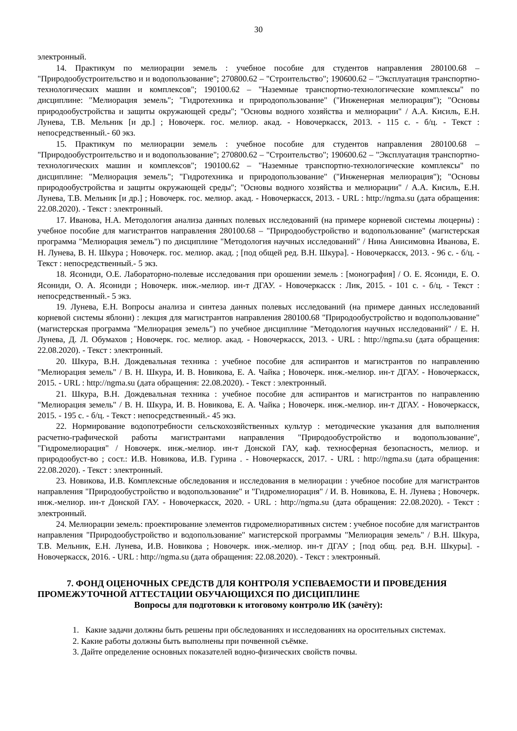30
электронный.
14. Практикум по мелиорации земель : учебное пособие для студентов направления 280100.68 – "Природообустроительство и и водопользование"; 270800.62 – "Строительство"; 190600.62 – "Эксплуатация транспортно-технологических машин и комплексов"; 190100.62 – "Наземные транспортно-технологические комплексы" по дисциплине: "Мелиорация земель"; "Гидротехника и природопользование" ("Инженерная мелиорация"); "Основы природообустройства и защиты окружающей среды"; "Основы водного хозяйства и мелиорации" / А.А. Кисиль, Е.Н. Лунева, Т.В. Мельник [и др.] ; Новочерк. гос. мелиор. акад. - Новочеркасск, 2013. - 115 с. - б/ц. - Текст : непосредственный.- 60 экз.
15. Практикум по мелиорации земель : учебное пособие для студентов направления 280100.68 – "Природообустроительство и и водопользование"; 270800.62 – "Строительство"; 190600.62 – "Эксплуатация транспортно-технологических машин и комплексов"; 190100.62 – "Наземные транспортно-технологические комплексы" по дисциплине: "Мелиорация земель"; "Гидротехника и природопользование" ("Инженерная мелиорация"); "Основы природообустройства и защиты окружающей среды"; "Основы водного хозяйства и мелиорации" / А.А. Кисиль, Е.Н. Лунева, Т.В. Мельник [и др.] ; Новочерк. гос. мелиор. акад. - Новочеркасск, 2013. - URL : http://ngma.su (дата обращения: 22.08.2020). - Текст : электронный.
17. Иванова, Н.А. Методология анализа данных полевых исследований (на примере корневой системы люцерны) : учебное пособие для магистрантов направления 280100.68 – "Природообустройство и водопользование" (магистерская программа "Мелиорация земель") по дисциплине "Методология научных исследований" / Нина Анисимовна Иванова, Е. Н. Лунева, В. Н. Шкура ; Новочерк. гос. мелиор. акад. ; [под общей ред. В.Н. Шкура]. - Новочеркасск, 2013. - 96 с. - б/ц. - Текст : непосредственный.- 5 экз.
18. Ясониди, О.Е. Лабораторно-полевые исследования при орошении земель : [монография] / О. Е. Ясониди, Е. О. Ясониди, О. А. Ясониди ; Новочерк. инж.-мелиор. ин-т ДГАУ. - Новочеркасск : Лик, 2015. - 101 с. - б/ц. - Текст : непосредственный.- 5 экз.
19. Лунева, Е.Н. Вопросы анализа и синтеза данных полевых исследований (на примере данных исследований корневой системы яблони) : лекция для магистрантов направления 280100.68 "Природообустройство и водопользование" (магистерская программа "Мелиорация земель") по учебное дисциплине "Методология научных исследований" / Е. Н. Лунева, Д. Л. Обумахов ; Новочерк. гос. мелиор. акад. - Новочеркасск, 2013. - URL : http://ngma.su (дата обращения: 22.08.2020). - Текст : электронный.
20. Шкура, В.Н. Дождевальная техника : учебное пособие для аспирантов и магистрантов по направлению "Мелиорация земель" / В. Н. Шкура, И. В. Новикова, Е. А. Чайка ; Новочерк. инж.-мелиор. ин-т ДГАУ. - Новочеркасск, 2015. - URL : http://ngma.su (дата обращения: 22.08.2020). - Текст : электронный.
21. Шкура, В.Н. Дождевальная техника : учебное пособие для аспирантов и магистрантов по направлению "Мелиорация земель" / В. Н. Шкура, И. В. Новикова, Е. А. Чайка ; Новочерк. инж.-мелиор. ин-т ДГАУ. - Новочеркасск, 2015. - 195 с. - б/ц. - Текст : непосредственный.- 45 экз.
22. Нормирование водопотребности сельскохозяйственных культур : методические указания для выполнения расчетно-графической работы магистрантами направления "Природообустройство и водопользование", "Гидромелиорация" / Новочерк. инж.-мелиор. ин-т Донской ГАУ, каф. техносферная безопасность, мелиор. и природообуст-во ; сост.: И.В. Новикова, И.В. Гурина . - Новочеркасск, 2017. - URL : http://ngma.su (дата обращения: 22.08.2020). - Текст : электронный.
23. Новикова, И.В. Комплексные обследования и исследования в мелиорации : учебное пособие для магистрантов направления "Природообустройство и водопользование" и "Гидромелиорация" / И. В. Новикова, Е. Н. Лунева ; Новочерк. инж.-мелиор. ин-т Донской ГАУ. - Новочеркасск, 2020. - URL : http://ngma.su (дата обращения: 22.08.2020). - Текст : электронный.
24. Мелиорации земель: проектирование элементов гидромелиоративных систем : учебное пособие для магистрантов направления "Природообустройство и водопользование" магистерской программы "Мелиорация земель" / В.Н. Шкура, Т.В. Мельник, Е.Н. Лунева, И.В. Новикова ; Новочерк. инж.-мелиор. ин-т ДГАУ ; [под общ. ред. В.Н. Шкуры]. - Новочеркасск, 2016. - URL : http://ngma.su (дата обращения: 22.08.2020). - Текст : электронный.
7. ФОНД ОЦЕНОЧНЫХ СРЕДСТВ ДЛЯ КОНТРОЛЯ УСПЕВАЕМОСТИ И ПРОВЕДЕНИЯ ПРОМЕЖУТОЧНОЙ АТТЕСТАЦИИ ОБУЧАЮЩИХСЯ ПО ДИСЦИПЛИНЕ
Вопросы для подготовки к итоговому контролю ИК (зачёту):
1. Какие задачи должны быть решены при обследованиях и исследованиях на оросительных системах.
2. Какие работы должны быть выполнены при почвенной съёмке.
3. Дайте определение основных показателей водно-физических свойств почвы.